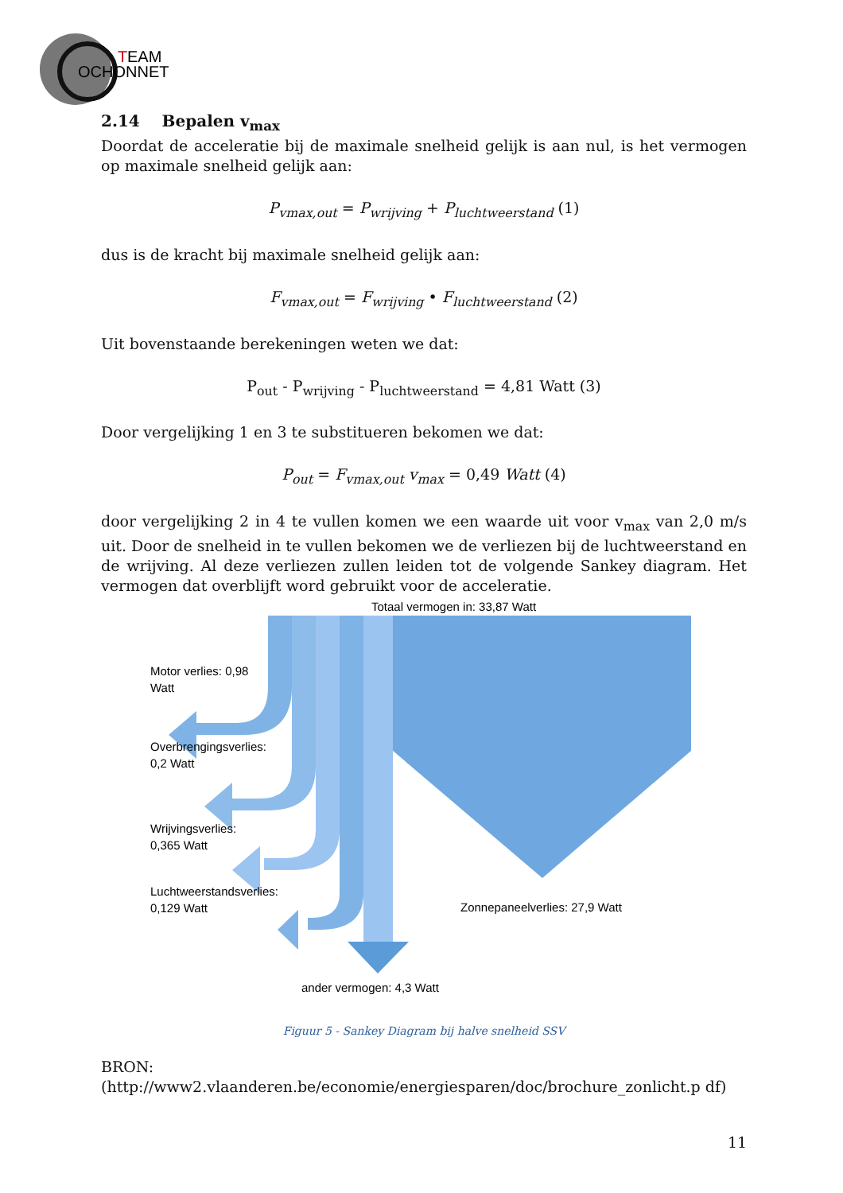T
EAM
OCHONNET
2.14 Bepalen v<sub>max</sub>
Doordat de acceleratie bij de maximale snelheid gelijk is aan nul, is het vermogen op maximale snelheid gelijk aan:
P<sub>vmax,out</sub> = P<sub>wrijving</sub> + P<sub>luchtweerstand</sub> (1)
dus is de kracht bij maximale snelheid gelijk aan:
F<sub>vmax,out</sub> = F<sub>wrijving</sub> • F<sub>luchtweerstand</sub> (2)
Uit bovenstaande berekeningen weten we dat:
P<sub>out</sub> - P<sub>wrijving</sub> - P<sub>luchtweerstand</sub> = 4,81 Watt (3)
Door vergelijking 1 en 3 te substitueren bekomen we dat:
P<sub>out</sub> = F<sub>vmax,out</sub> v<sub>max</sub> = 0,49 Watt (4)
door vergelijking 2 in 4 te vullen komen we een waarde uit voor v<sub>max</sub> van 2,0 m/s uit. Door de snelheid in te vullen bekomen we de verliezen bij de luchtweerstand en de wrijving. Al deze verliezen zullen leiden tot de volgende Sankey diagram. Het vermogen dat overblijft word gebruikt voor de acceleratie.
Totaal vermogen in: 33,87 Watt
Motor verlies: 0,98
Watt
Overbrengingsverlies:
0,2 Watt
Wrijvingsverlies:
0,365 Watt
Luchtweerstandsverlies:
0,129 Watt
Zonnepaneelverlies: 27,9 Watt
ander vermogen: 4,3 Watt
Figuur 5 - Sankey Diagram bij halve snelheid SSV
BRON:(http://www2.vlaanderen.be/economie/energiesparen/doc/brochure_zonlicht.p df)
11